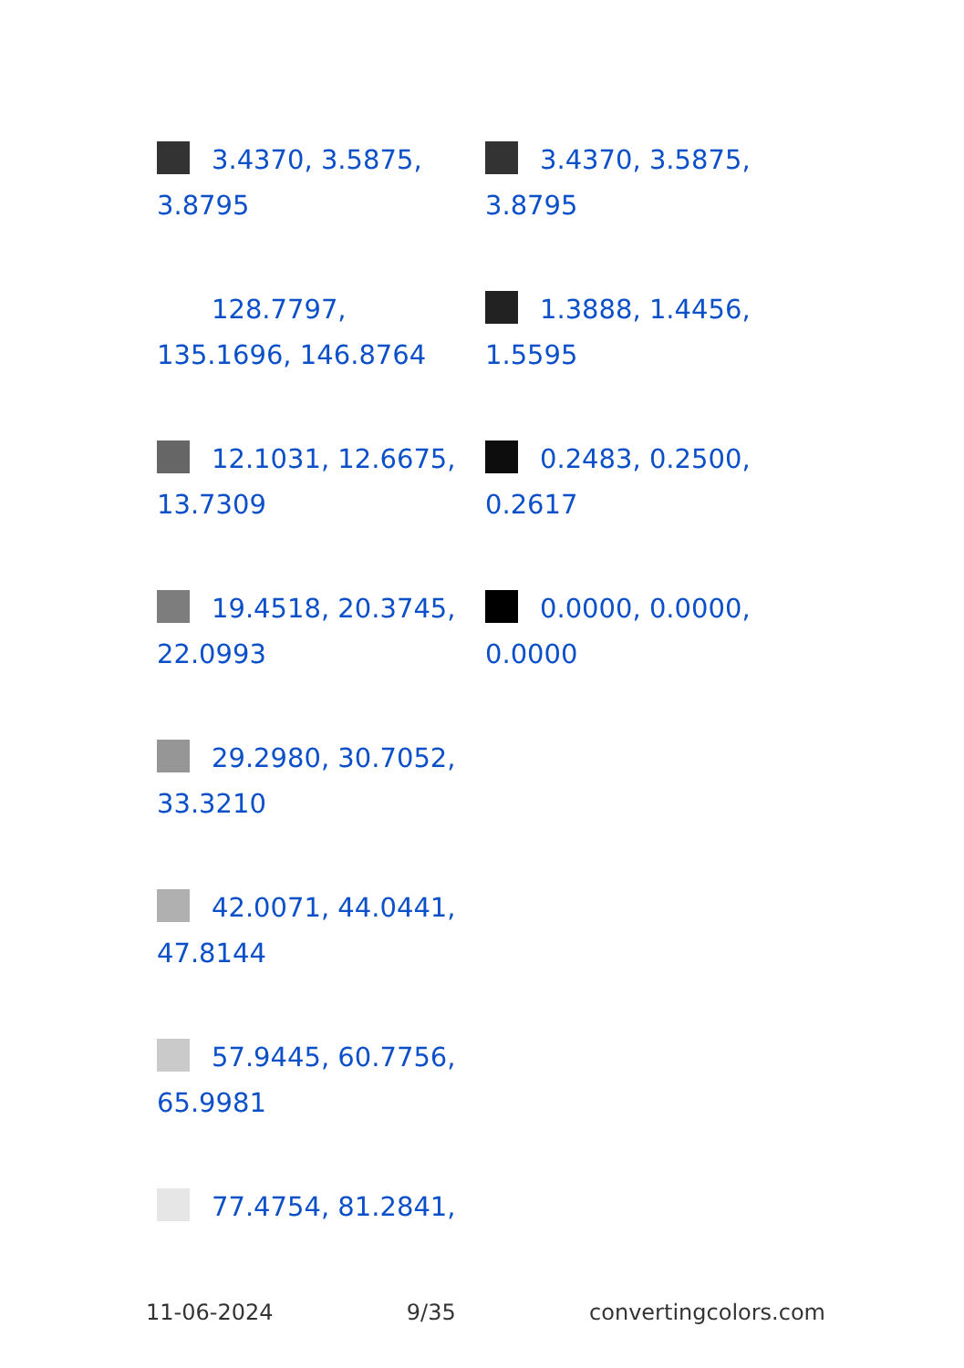3.4370, 3.5875, 3.8795
128.7797, 135.1696, 146.8764
12.1031, 12.6675, 13.7309
19.4518, 20.3745, 22.0993
29.2980, 30.7052, 33.3210
42.0071, 44.0441, 47.8144
57.9445, 60.7756, 65.9981
77.4754, 81.2841,
3.4370, 3.5875, 3.8795
1.3888, 1.4456, 1.5595
0.2483, 0.2500, 0.2617
0.0000, 0.0000, 0.0000
11-06-2024 9/35 convertingcolors.com